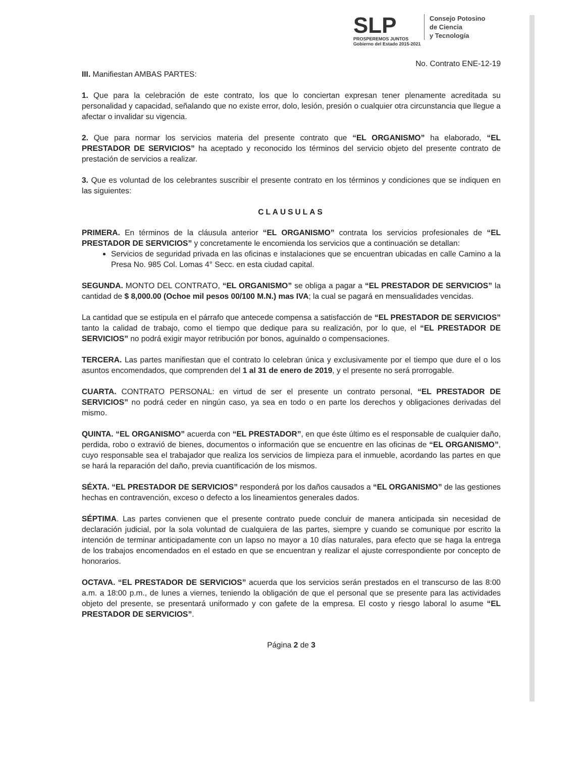SLP
PROSPEREMOS JUNTOS
Gobierno del Estado 2015-2021
Consejo Potosino
de Ciencia
y Tecnología
No. Contrato ENE-12-19
III. Manifiestan AMBAS PARTES:
1. Que para la celebración de este contrato, los que lo conciertan expresan tener plenamente acreditada su personalidad y capacidad, señalando que no existe error, dolo, lesión, presión o cualquier otra circunstancia que llegue a afectar o invalidar su vigencia.
2. Que para normar los servicios materia del presente contrato que “EL ORGANISMO” ha elaborado, “EL PRESTADOR DE SERVICIOS” ha aceptado y reconocido los términos del servicio objeto del presente contrato de prestación de servicios a realizar.
3. Que es voluntad de los celebrantes suscribir el presente contrato en los términos y condiciones que se indiquen en las siguientes:
CLAUSULAS
PRIMERA. En términos de la cláusula anterior “EL ORGANISMO” contrata los servicios profesionales de “EL PRESTADOR DE SERVICIOS” y concretamente le encomienda los servicios que a continuación se detallan:
Servicios de seguridad privada en las oficinas e instalaciones que se encuentran ubicadas en calle Camino a la Presa No. 985 Col. Lomas 4° Secc. en esta ciudad capital.
SEGUNDA. MONTO DEL CONTRATO, “EL ORGANISMO” se obliga a pagar a “EL PRESTADOR DE SERVICIOS” la cantidad de $ 8,000.00 (Ochoe mil pesos 00/100 M.N.) mas IVA; la cual se pagará en mensualidades vencidas.
La cantidad que se estipula en el párrafo que antecede compensa a satisfacción de “EL PRESTADOR DE SERVICIOS” tanto la calidad de trabajo, como el tiempo que dedique para su realización, por lo que, el “EL PRESTADOR DE SERVICIOS” no podrá exigir mayor retribución por bonos, aguinaldo o compensaciones.
TERCERA. Las partes manifiestan que el contrato lo celebran única y exclusivamente por el tiempo que dure el o los asuntos encomendados, que comprenden del 1 al 31 de enero de 2019, y el presente no será prorrogable.
CUARTA. CONTRATO PERSONAL: en virtud de ser el presente un contrato personal, “EL PRESTADOR DE SERVICIOS” no podrá ceder en ningún caso, ya sea en todo o en parte los derechos y obligaciones derivadas del mismo.
QUINTA. “EL ORGANISMO” acuerda con “EL PRESTADOR”, en que éste último es el responsable de cualquier daño, perdida, robo o extravió de bienes, documentos o información que se encuentre en las oficinas de “EL ORGANISMO”, cuyo responsable sea el trabajador que realiza los servicios de limpieza para el inmueble, acordando las partes en que se hará la reparación del daño, previa cuantificación de los mismos.
SÉXTA. “EL PRESTADOR DE SERVICIOS” responderá por los daños causados a “EL ORGANISMO” de las gestiones hechas en contravención, exceso o defecto a los lineamientos generales dados.
SÉPTIMA. Las partes convienen que el presente contrato puede concluir de manera anticipada sin necesidad de declaración judicial, por la sola voluntad de cualquiera de las partes, siempre y cuando se comunique por escrito la intención de terminar anticipadamente con un lapso no mayor a 10 días naturales, para efecto que se haga la entrega de los trabajos encomendados en el estado en que se encuentran y realizar el ajuste correspondiente por concepto de honorarios.
OCTAVA. “EL PRESTADOR DE SERVICIOS” acuerda que los servicios serán prestados en el transcurso de las 8:00 a.m. a 18:00 p.m., de lunes a viernes, teniendo la obligación de que el personal que se presente para las actividades objeto del presente, se presentará uniformado y con gafete de la empresa. El costo y riesgo laboral lo asume “EL PRESTADOR DE SERVICIOS”.
Página 2 de 3